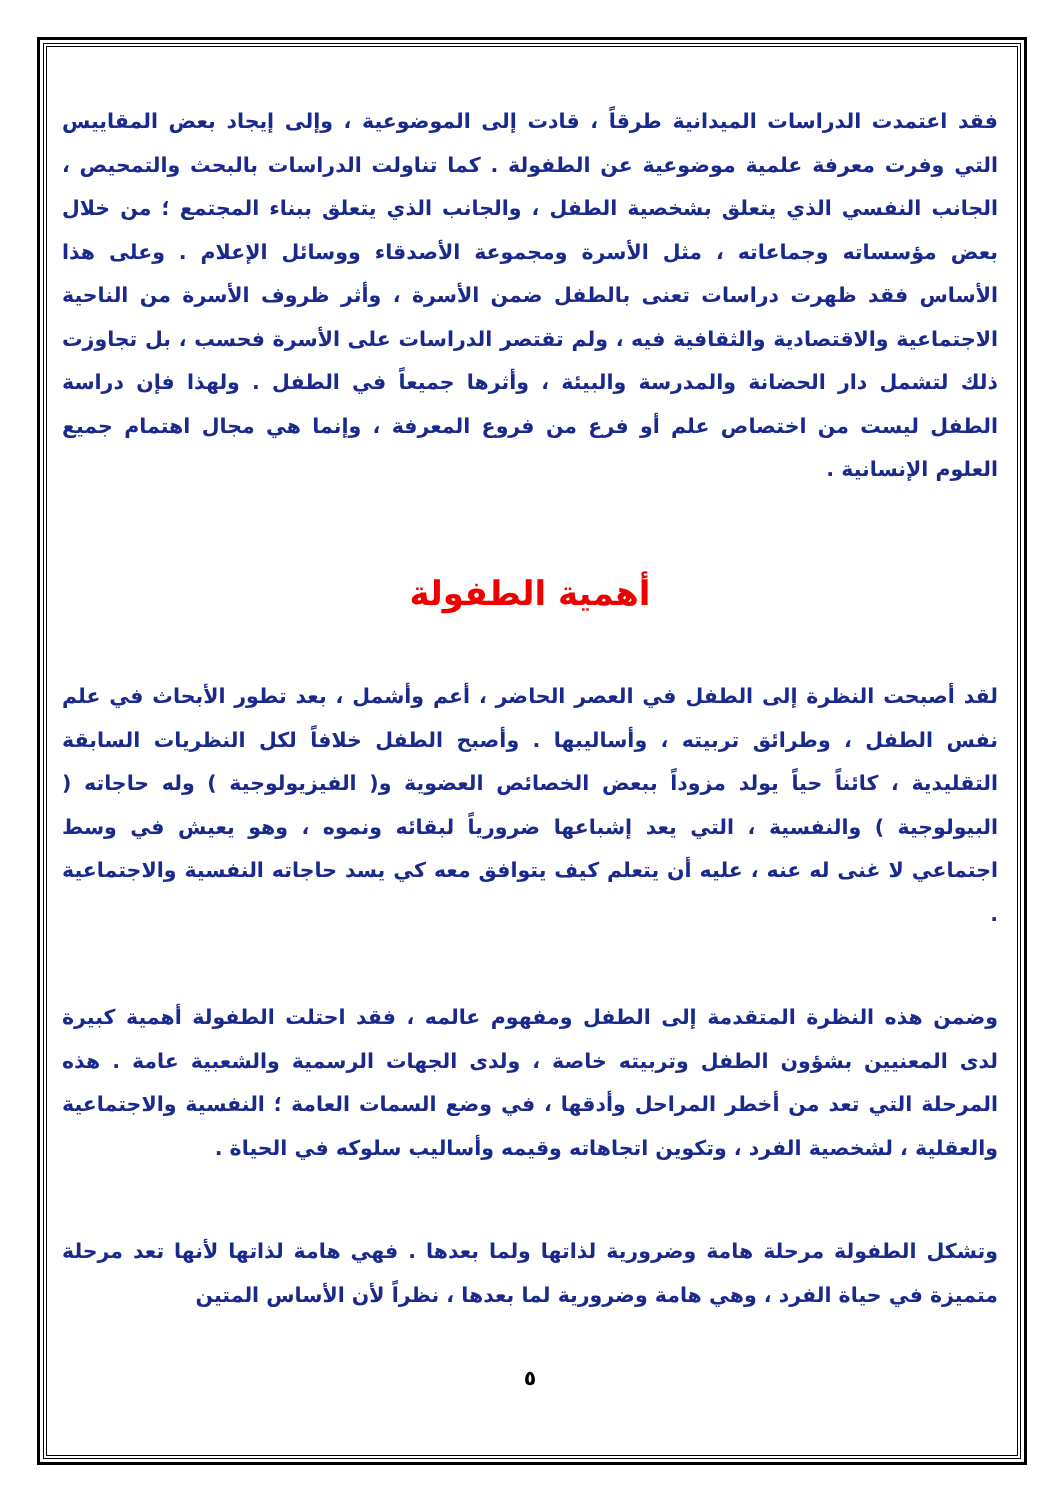فقد اعتمدت الدراسات الميدانية طرقاً ، قادت إلى الموضوعية ، وإلى إيجاد بعض المقاييس التي وفرت معرفة علمية موضوعية عن الطفولة . كما تناولت الدراسات بالبحث والتمحيص ، الجانب النفسي الذي يتعلق بشخصية الطفل ، والجانب الذي يتعلق ببناء المجتمع ؛ من خلال بعض مؤسساته وجماعاته ، مثل الأسرة ومجموعة الأصدقاء ووسائل الإعلام . وعلى هذا الأساس فقد ظهرت دراسات تعنى بالطفل ضمن الأسرة ، وأثر ظروف الأسرة من الناحية الاجتماعية والاقتصادية والثقافية فيه ، ولم تقتصر الدراسات على الأسرة فحسب ، بل تجاوزت ذلك لتشمل دار الحضانة والمدرسة والبيئة ، وأثرها جميعاً في الطفل . ولهذا فإن دراسة الطفل ليست من اختصاص علم أو فرع من فروع المعرفة ، وإنما هي مجال اهتمام جميع العلوم الإنسانية .
أهمية الطفولة
لقد أصبحت النظرة إلى الطفل في العصر الحاضر ، أعم وأشمل ، بعد تطور الأبحاث في علم نفس الطفل ، وطرائق تربيته ، وأساليبها . وأصبح الطفل خلافاً لكل النظريات السابقة التقليدية ، كائناً حياً يولد مزوداً ببعض الخصائص العضوية و( الفيزيولوجية ) وله حاجاته ( البيولوجية ) والنفسية ، التي يعد إشباعها ضرورياً لبقائه ونموه ، وهو يعيش في وسط اجتماعي لا غنى له عنه ، عليه أن يتعلم كيف يتوافق معه كي يسد حاجاته النفسية والاجتماعية .
وضمن هذه النظرة المتقدمة إلى الطفل ومفهوم عالمه ، فقد احتلت الطفولة أهمية كبيرة لدى المعنيين بشؤون الطفل وتربيته خاصة ، ولدى الجهات الرسمية والشعبية عامة . هذه المرحلة التي تعد من أخطر المراحل وأدقها ، في وضع السمات العامة ؛ النفسية والاجتماعية والعقلية ، لشخصية الفرد ، وتكوين اتجاهاته وقيمه وأساليب سلوكه في الحياة .
وتشكل الطفولة مرحلة هامة وضرورية لذاتها ولما بعدها . فهي هامة لذاتها لأنها تعد مرحلة متميزة في حياة الفرد ، وهي هامة وضرورية لما بعدها ، نظراً لأن الأساس المتين
٥